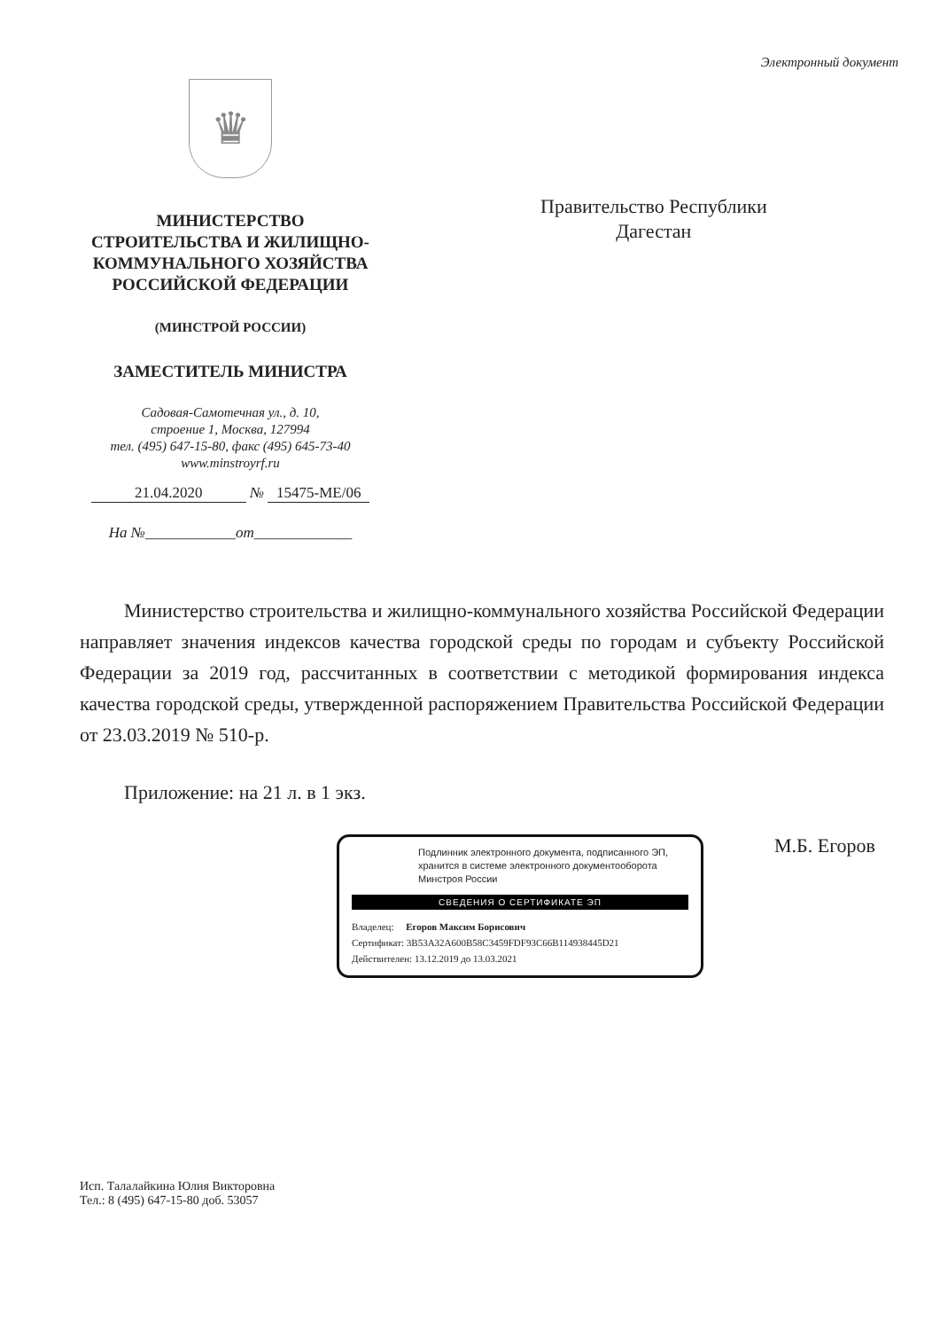Электронный документ
♛
МИНИСТЕРСТВО
СТРОИТЕЛЬСТВА И ЖИЛИЩНО-
КОММУНАЛЬНОГО ХОЗЯЙСТВА
РОССИЙСКОЙ ФЕДЕРАЦИИ
(МИНСТРОЙ РОССИИ)
ЗАМЕСТИТЕЛЬ МИНИСТРА
Садовая-Самотечная ул., д. 10,
строение 1, Москва, 127994
тел. (495) 647-15-80, факс (495) 645-73-40
www.minstroyrf.ru
21.04.2020 № 15475-МЕ/06
На №____________от_____________
Правительство Республики
Дагестан
Министерство строительства и жилищно-коммунального хозяйства Российской Федерации направляет значения индексов качества городской среды по городам и субъекту Российской Федерации за 2019 год, рассчитанных в соответствии с методикой формирования индекса качества городской среды, утвержденной распоряжением Правительства Российской Федерации от 23.03.2019 № 510-р.
Приложение: на 21 л. в 1 экз.
Подлинник электронного документа, подписанного ЭП, хранится в системе электронного документооборота Минстроя России
СВЕДЕНИЯ О СЕРТИФИКАТЕ ЭП
Владелец: Егоров Максим Борисович
Сертификат: 3B53A32A600B58C3459FDF93C66B114938445D21
Действителен: 13.12.2019 до 13.03.2021
М.Б. Егоров
Исп. Талалайкина Юлия Викторовна
Тел.: 8 (495) 647-15-80 доб. 53057